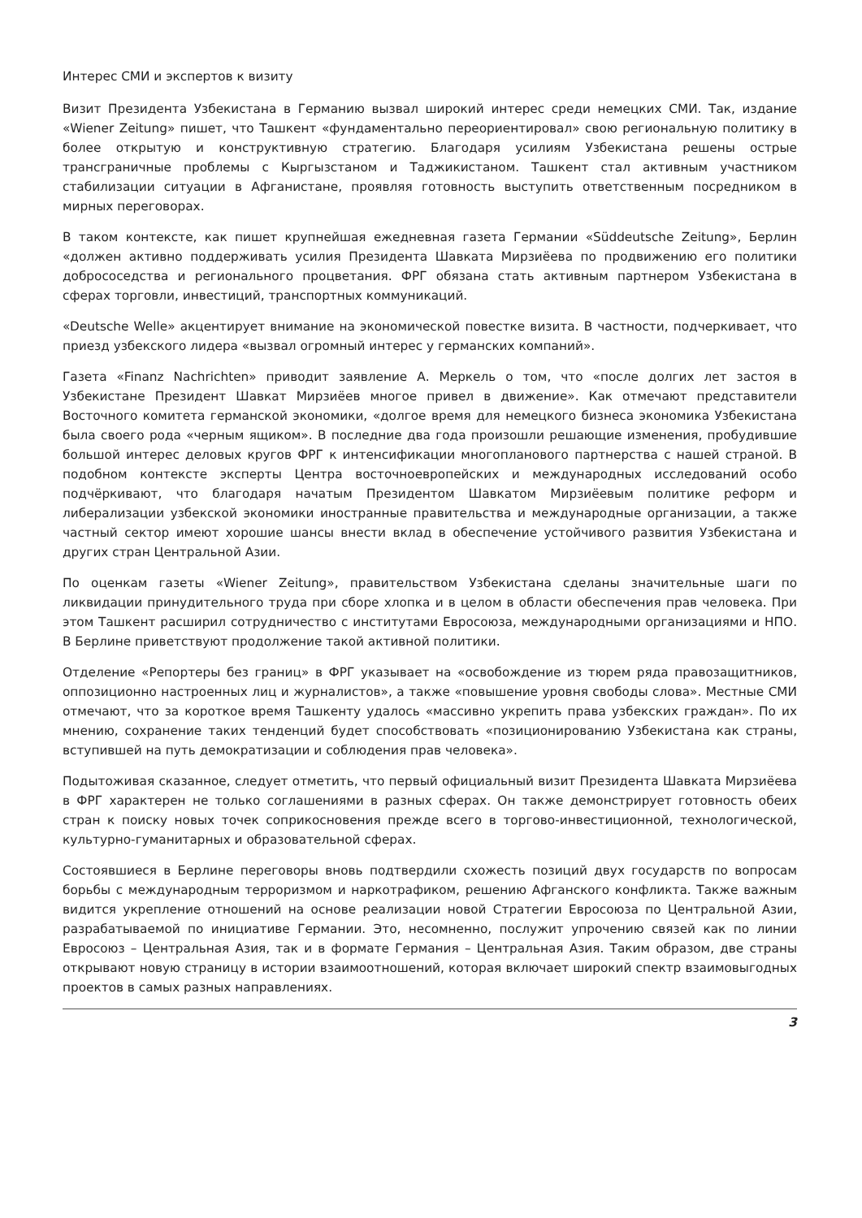Интерес СМИ и экспертов к визиту
Визит Президента Узбекистана в Германию вызвал широкий интерес среди немецких СМИ. Так, издание «Wiener Zeitung» пишет, что Ташкент «фундаментально переориентировал» свою региональную политику в более открытую и конструктивную стратегию. Благодаря усилиям Узбекистана решены острые трансграничные проблемы с Кыргызстаном и Таджикистаном. Ташкент стал активным участником стабилизации ситуации в Афганистане, проявляя готовность выступить ответственным посредником в мирных переговорах.
В таком контексте, как пишет крупнейшая ежедневная газета Германии «Süddeutsche Zeitung», Берлин «должен активно поддерживать усилия Президента Шавката Мирзиёева по продвижению его политики добрососедства и регионального процветания. ФРГ обязана стать активным партнером Узбекистана в сферах торговли, инвестиций, транспортных коммуникаций.
«Deutsche Welle» акцентирует внимание на экономической повестке визита. В частности, подчеркивает, что приезд узбекского лидера «вызвал огромный интерес у германских компаний».
Газета «Finanz Nachrichten» приводит заявление А. Меркель о том, что «после долгих лет застоя в Узбекистане Президент Шавкат Мирзиёев многое привел в движение». Как отмечают представители Восточного комитета германской экономики, «долгое время для немецкого бизнеса экономика Узбекистана была своего рода «черным ящиком». В последние два года произошли решающие изменения, пробудившие большой интерес деловых кругов ФРГ к интенсификации многопланового партнерства с нашей страной. В подобном контексте эксперты Центра восточноевропейских и международных исследований особо подчёркивают, что благодаря начатым Президентом Шавкатом Мирзиёевым политике реформ и либерализации узбекской экономики иностранные правительства и международные организации, а также частный сектор имеют хорошие шансы внести вклад в обеспечение устойчивого развития Узбекистана и других стран Центральной Азии.
По оценкам газеты «Wiener Zeitung», правительством Узбекистана сделаны значительные шаги по ликвидации принудительного труда при сборе хлопка и в целом в области обеспечения прав человека. При этом Ташкент расширил сотрудничество с институтами Евросоюза, международными организациями и НПО. В Берлине приветствуют продолжение такой активной политики.
Отделение «Репортеры без границ» в ФРГ указывает на «освобождение из тюрем ряда правозащитников, оппозиционно настроенных лиц и журналистов», а также «повышение уровня свободы слова». Местные СМИ отмечают, что за короткое время Ташкенту удалось «массивно укрепить права узбекских граждан». По их мнению, сохранение таких тенденций будет способствовать «позиционированию Узбекистана как страны, вступившей на путь демократизации и соблюдения прав человека».
Подытоживая сказанное, следует отметить, что первый официальный визит Президента Шавката Мирзиёева в ФРГ характерен не только соглашениями в разных сферах. Он также демонстрирует готовность обеих стран к поиску новых точек соприкосновения прежде всего в торгово-инвестиционной, технологической, культурно-гуманитарных и образовательной сферах.
Состоявшиеся в Берлине переговоры вновь подтвердили схожесть позиций двух государств по вопросам борьбы с международным терроризмом и наркотрафиком, решению Афганского конфликта. Также важным видится укрепление отношений на основе реализации новой Стратегии Евросоюза по Центральной Азии, разрабатываемой по инициативе Германии. Это, несомненно, послужит упрочению связей как по линии Евросоюз – Центральная Азия, так и в формате Германия – Центральная Азия. Таким образом, две страны открывают новую страницу в истории взаимоотношений, которая включает широкий спектр взаимовыгодных проектов в самых разных направлениях.
3